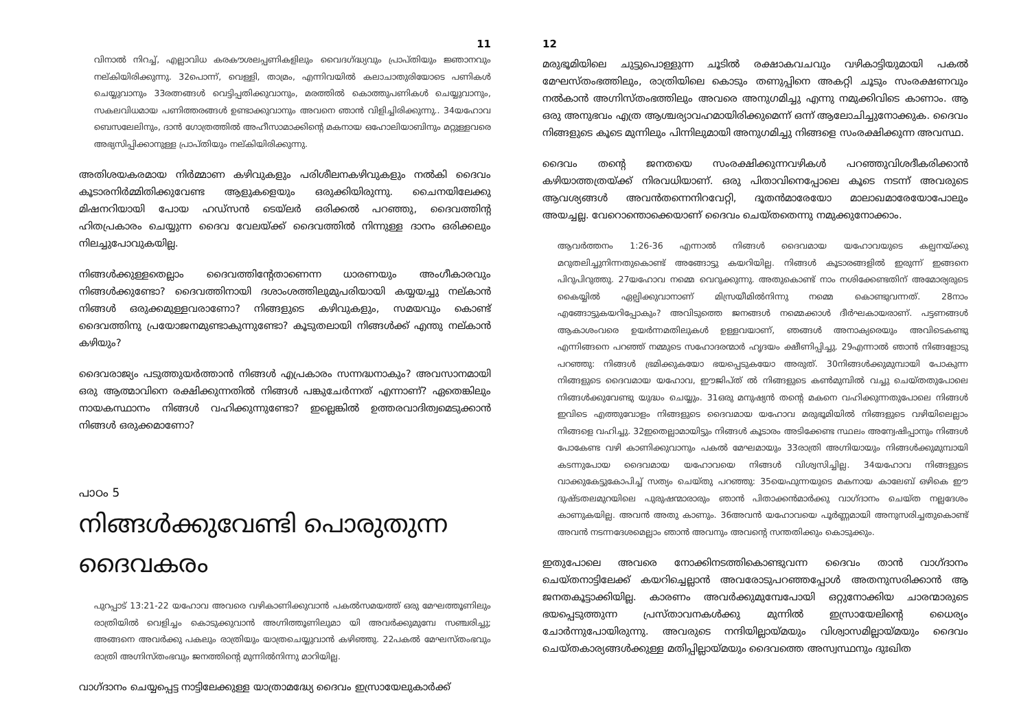11
വിനാൽ നിറച്ച്, എല്ലാവിധ കരകൗശലപ്പണികളിലും വൈദഗ്ദ്ധ്യവും പ്രാപ്തിയും ജ്ഞാനവും നല്കിയിരിക്കുന്നു. 32പൊന്ന്, വെള്ളി, താമ്രം, എന്നിവയിൽ കലാചാതുരിയോടെ പണികൾ ചെയ്യുവാനും 33രത്നങ്ങൾ വെട്ടിപ്പതിക്കുവാനും, മരത്തിൽ കൊത്തുപണികൾ ചെയ്യുവാനും, സകലവിധമായ പണിത്തരങ്ങൾ ഉണ്ടാക്കുവാനും അവനെ ഞാൻ വിളിച്ചിരിക്കുന്നു.. 34യഹോവ ബെസലേലിനും, ദാൻ ഗോത്രത്തിൽ അഹീസാമാക്കിന്റെ മകനായ ഒഹോലിയാബിനും മറ്റുള്ളവരെ അഭ്യസിപ്പിക്കാനുള്ള പ്രാപ്തിയും നല്കിയിരിക്കുന്നു.
അതിശയകരമായ നിർമ്മാണ കഴിവുകളും പരിശീലനകഴിവുകളും നൽകി ദൈവം കൂടാരനിർമ്മിതിക്കുവേണ്ട ആളുകളെയും ഒരുക്കിയിരുന്നു. ചൈനയിലേക്കു മിഷനറിയായി പോയ ഹഡ്സൻ ടെയ്ലർ ഒരിക്കൽ പറഞ്ഞു, ദൈവത്തിന്റ ഹിതപ്രകാരം ചെയ്യുന്ന ദൈവ വേലയ്ക്ക് ദൈവത്തിൽ നിന്നുള്ള ദാനം ഒരിക്കലും നിലച്ചുപോവുകയില്ല.
നിങ്ങൾക്കുള്ളതെല്ലാം ദൈവത്തിന്റേതാണെന്ന ധാരണയും അംഗീകാരവും നിങ്ങൾക്കുണ്ടോ? ദൈവത്തിനായി ദശാംശത്തിലുമുപരിയായി കയ്യയച്ചു നല്കാൻ നിങ്ങൾ ഒരുക്കമുള്ളവരാണോ? നിങ്ങളുടെ കഴിവുകളും, സമയവും കൊണ്ട് ദൈവത്തിനു പ്രയോജനമുണ്ടാകുന്നുണ്ടോ? കൂടുതലായി നിങ്ങൾക്ക് എന്തു നല്കാൻ കഴിയും?
ദൈവരാജ്യം പടുത്തുയർത്താൻ നിങ്ങൾ എപ്രകാരം സന്നദ്ധനാകും? അവസാനമായി ഒരു ആത്മാവിനെ രക്ഷിക്കുന്നതിൽ നിങ്ങൾ പങ്കുചേർന്നത് എന്നാണ്? ഏതെങ്കിലും നായകസ്ഥാനം നിങ്ങൾ വഹിക്കുന്നുണ്ടോ? ഇല്ലെങ്കിൽ ഉത്തരവാദിത്വമെടുക്കാൻ നിങ്ങൾ ഒരുക്കമാണോ?
പാഠം 5
നിങ്ങൾക്കുവേണ്ടി പൊരുതുന്ന ദൈവകരം
പുറപ്പാട് 13:21-22 യഹോവ അവരെ വഴികാണിക്കുവാൻ പകൽസമയത്ത് ഒരു മേഘത്തൂണിലും രാത്രിയിൽ വെളിച്ചം കൊടുക്കുവാൻ അഗ്നിത്തൂണിലുമാ യി അവർക്കുമുമ്പേ സഞ്ചരിച്ചു; അങ്ങനെ അവർക്കു പകലും രാത്രിയും യാത്രചെയ്യുവാൻ കഴിഞ്ഞു. 22പകൽ മേഘസ്തംഭവും രാത്രി അഗ്നിസ്തംഭവും ജനത്തിന്റെ മുന്നിൽനിന്നു മാറിയില്ല.
വാഗ്ദാനം ചെയ്യപ്പെട്ട നാട്ടിലേക്കുള്ള യാത്രാമദ്ധ്യേ ദൈവം ഇസ്രായേലുകാർക്ക്
12
മരുഭൂമിയിലെ ചുട്ടുപൊള്ളുന്ന ചൂടിൽ രക്ഷാകവചവും വഴികാട്ടിയുമായി പകൽ മേഘസ്തംഭത്തിലും, രാത്രിയിലെ കൊടും തണുപ്പിനെ അകറ്റി ചൂടും സംരക്ഷണവും നൽകാൻ അഗ്നിസ്തംഭത്തിലും അവരെ അനുഗമിച്ചു എന്നു നമുക്കിവിടെ കാണാം. ആ ഒരു അനുഭവം എത്ര ആശ്ചര്യാവഹമായിരിക്കുമെന്ന് ഒന്ന് ആലോചിച്ചുനോക്കുക. ദൈവം നിങ്ങളുടെ കൂടെ മുന്നിലും പിന്നിലുമായി അനുഗമിച്ചു നിങ്ങളെ സംരക്ഷിക്കുന്ന അവസ്ഥ.
ദൈവം തന്റെ ജനതയെ സംരക്ഷിക്കുന്നവഴികൾ പറഞ്ഞുവിശദീകരിക്കാൻ കഴിയാത്തത്രയ്ക്ക് നിരവധിയാണ്. ഒരു പിതാവിനെപ്പോലെ കൂടെ നടന്ന് അവരുടെ ആവശ്യങ്ങൾ അവൻതന്നെനിറവേറ്റി, ദൂതൻമാരേയോ മാലാഖമാരേയോപോലും അയച്ചല്ല. വേറൊന്തൊക്കെയാണ് ദൈവം ചെയ്തതെന്നു നമുക്കുനോക്കാം.
ആവർത്തനം 1:26-36 എന്നാൽ നിങ്ങൾ ദൈവമായ യഹോവയുടെ കല്പനയ്ക്കു മറുതലിച്ചുനിന്നതുകൊണ്ട് അങ്ങോട്ടു കയറിയില്ല. നിങ്ങൾ കൂടാരങ്ങളിൽ ഇരുന്ന് ഇങ്ങനെ പിറുപിറുത്തു. 27യഹോവ നമ്മെ വെറുക്കുന്നു. അതുകൊണ്ട് നാം നശിക്കേണ്ടതിന് അമോര്യരുടെ കൈയ്യിൽ ഏല്പിക്കുവാനാണ് മിസ്രയീമിൽനിന്നു നമ്മെ കൊണ്ടുവന്നത്. 28നാം എങ്ങോട്ടുകയറിപ്പോകും? അവിടുത്തെ ജനങ്ങൾ നമ്മെക്കാൾ ദീർഘകായരാണ്. പട്ടണങ്ങൾ ആകാശംവരെ ഉയർന്നമതിലുകൾ ഉള്ളവയാണ്, ഞങ്ങൾ അനാക്യരെയും അവിടെകണ്ടു എന്നിങ്ങനെ പറഞ്ഞ് നമ്മുടെ സഹോദരന്മാർ ഹൃദയം ക്ഷീണിപ്പിച്ചു. 29എന്നാൽ ഞാൻ നിങ്ങളോടു പറഞ്ഞു: നിങ്ങൾ ഭ്രമിക്കുകയോ ഭയപ്പെടുകയോ അരുത്. 30നിങ്ങൾക്കുമുമ്പായി പോകുന്ന നിങ്ങളുടെ ദൈവമായ യഹോവ, ഈജിപ്ത് ൽ നിങ്ങളുടെ കൺമുമ്പിൽ വച്ചു ചെയ്തതുപോലെ നിങ്ങൾക്കുവേണ്ടു യുദ്ധം ചെയ്യും. 31ഒരു മനുഷ്യൻ തന്റെ മകനെ വഹിക്കുന്നതുപോലെ നിങ്ങൾ ഇവിടെ എത്തുവോളം നിങ്ങളുടെ ദൈവമായ യഹോവ മരുഭൂമിയിൽ നിങ്ങളുടെ വഴിയിലെല്ലാം നിങ്ങളെ വഹിച്ചു. 32ഇതെല്ലാമായിട്ടും നിങ്ങൾ കൂടാരം അടിക്കേണ്ട സ്ഥലം അന്വേഷിപ്പാനും നിങ്ങൾ പോകേണ്ട വഴി കാണിക്കുവാനും പകൽ മേഘമായും 33രാത്രി അഗ്നിയായും നിങ്ങൾക്കുമുമ്പായി കടന്നുപോയ ദൈവമായ യഹോവയെ നിങ്ങൾ വിശ്വസിച്ചില്ല. 34യഹോവ നിങ്ങളുടെ വാക്കുകേട്ടുകോപിച്ച് സത്യം ചെയ്തു പറഞ്ഞു: 35യെഫുന്നയുടെ മകനായ കാലേബ് ഒഴികെ ഈ ദുഷ്ടതലമുറയിലെ പുരുഷന്മാരാരും ഞാൻ പിതാക്കൻമാർക്കു വാഗ്ദാനം ചെയ്ത നല്ലദേശം കാണുകയില്ല. അവൻ അതു കാണും. 36അവൻ യഹോവയെ പൂർണ്ണമായി അനുസരിച്ചതുകൊണ്ട് അവൻ നടന്നദേശമെല്ലാം ഞാൻ അവനും അവന്റെ സന്തതിക്കും കൊടുക്കും.
ഇതുപോലെ അവരെ നോക്കിനടത്തികൊണ്ടുവന്ന ദൈവം താൻ വാഗ്ദാനം ചെയ്തനാട്ടിലേക്ക് കയറിച്ചെല്ലാൻ അവരോടുപറഞ്ഞപ്പോൾ അതനുസരിക്കാൻ ആ ജനതകൂട്ടാക്കിയില്ല. കാരണം അവർക്കുമുമ്പേപോയി ഒറ്റുനോക്കിയ ചാരന്മാരുടെ ഭയപ്പെടുത്തുന്ന പ്രസ്താവനകൾക്കു മുന്നിൽ ഇസ്രായേലിന്റെ ധൈര്യം ചോർന്നുപോയിരുന്നു. അവരുടെ നന്ദിയില്ലായ്മയും വിശ്വാസമില്ലായ്മയും ദൈവം ചെയ്തകാര്യങ്ങൾക്കുള്ള മതിപ്പില്ലായ്മയും ദൈവത്തെ അസ്വസ്ഥനും ദുഃഖിത